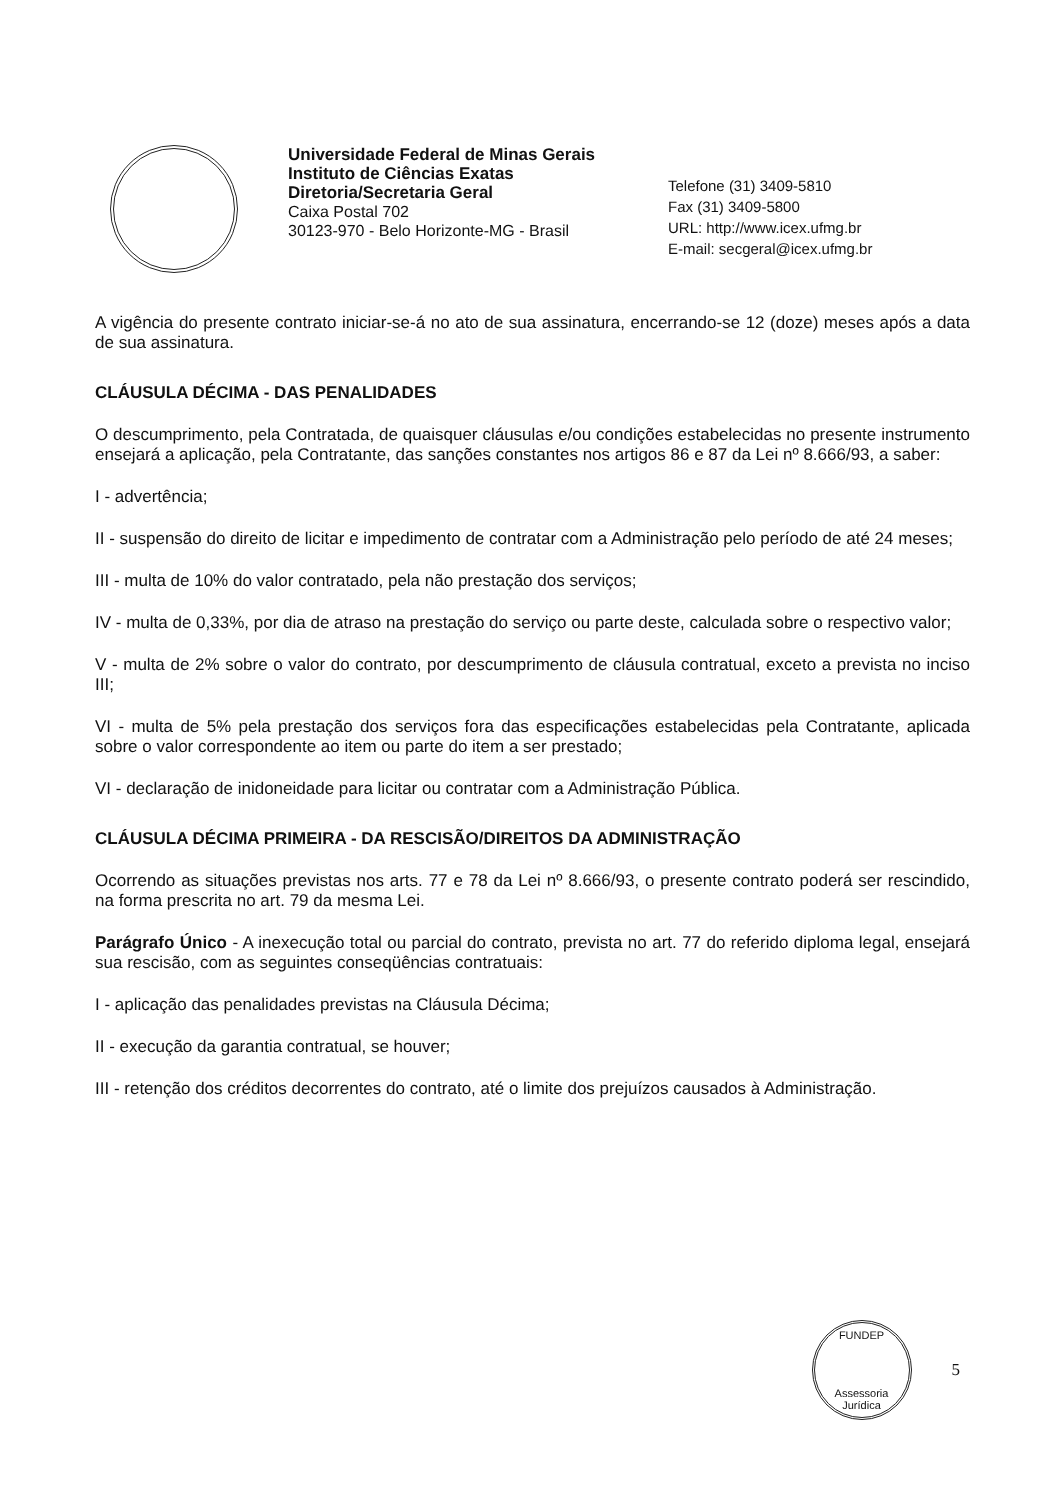Universidade Federal de Minas Gerais
Instituto de Ciências Exatas
Diretoria/Secretaria Geral
Caixa Postal 702
30123-970 - Belo Horizonte-MG - Brasil
Telefone (31) 3409-5810
Fax (31) 3409-5800
URL: http://www.icex.ufmg.br
E-mail: secgeral@icex.ufmg.br
A vigência do presente contrato iniciar-se-á no ato de sua assinatura, encerrando-se 12 (doze) meses após a data de sua assinatura.
CLÁUSULA DÉCIMA - DAS PENALIDADES
O descumprimento, pela Contratada, de quaisquer cláusulas e/ou condições estabelecidas no presente instrumento ensejará a aplicação, pela Contratante, das sanções constantes nos artigos 86 e 87 da Lei nº 8.666/93, a saber:
I - advertência;
II - suspensão do direito de licitar e impedimento de contratar com a Administração pelo período de até 24 meses;
III - multa de 10% do valor contratado, pela não prestação dos serviços;
IV - multa de 0,33%, por dia de atraso na prestação do serviço ou parte deste, calculada sobre o respectivo valor;
V - multa de 2% sobre o valor do contrato, por descumprimento de cláusula contratual, exceto a prevista no inciso III;
VI - multa de 5% pela prestação dos serviços fora das especificações estabelecidas pela Contratante, aplicada sobre o valor correspondente ao item ou parte do item a ser prestado;
VI - declaração de inidoneidade para licitar ou contratar com a Administração Pública.
CLÁUSULA DÉCIMA PRIMEIRA - DA RESCISÃO/DIREITOS DA ADMINISTRAÇÃO
Ocorrendo as situações previstas nos arts. 77 e 78 da Lei nº 8.666/93, o presente contrato poderá ser rescindido, na forma prescrita no art. 79 da mesma Lei.
Parágrafo Único - A inexecução total ou parcial do contrato, prevista no art. 77 do referido diploma legal, ensejará sua rescisão, com as seguintes conseqüências contratuais:
I - aplicação das penalidades previstas na Cláusula Décima;
II - execução da garantia contratual, se houver;
III - retenção dos créditos decorrentes do contrato, até o limite dos prejuízos causados à Administração.
FUNDEP
Assessoria Jurídica
5